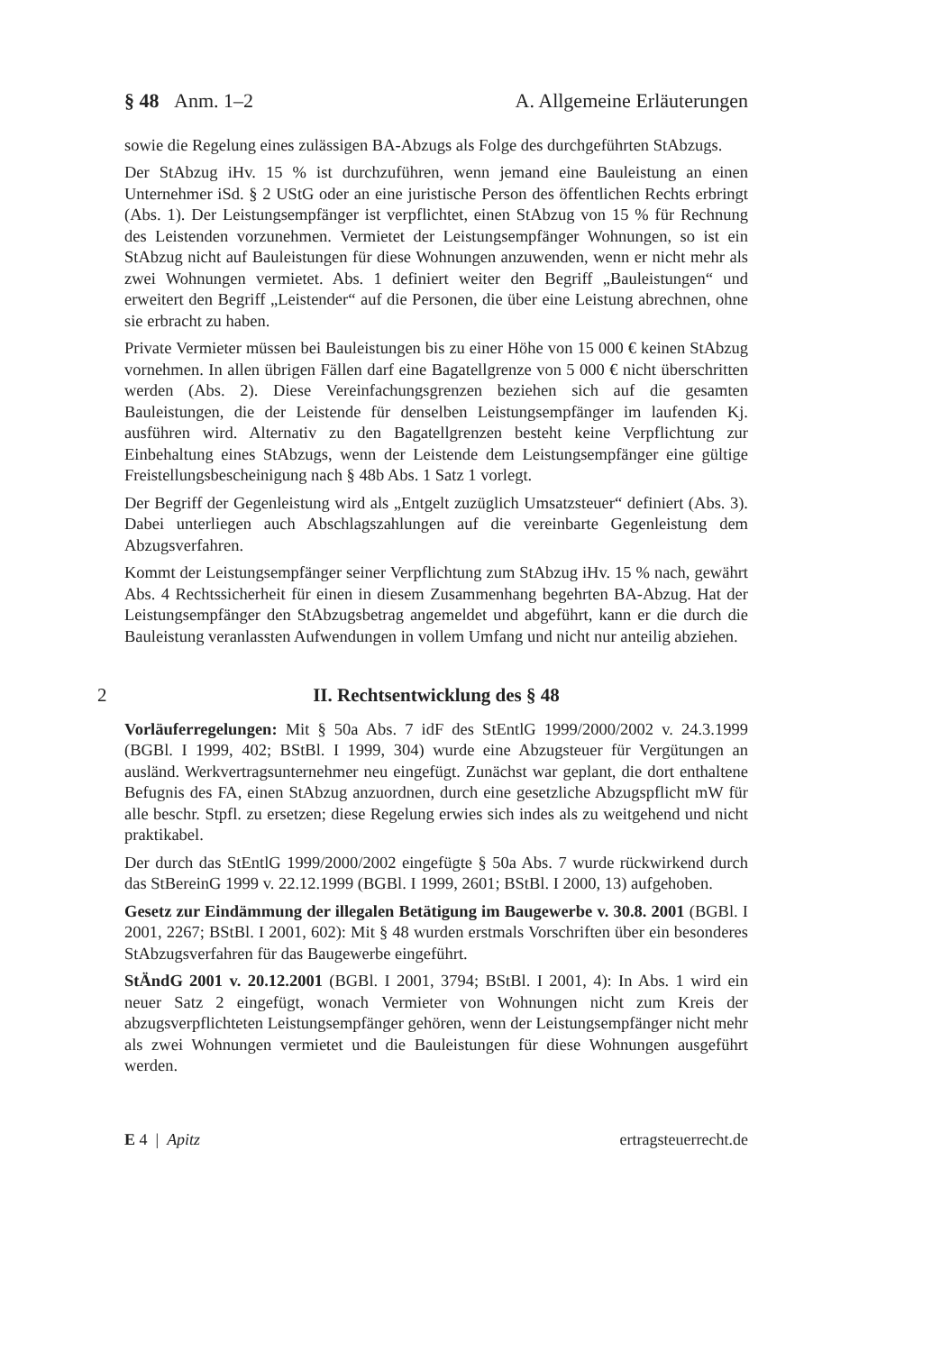§ 48 Anm. 1–2 A. Allgemeine Erläuterungen
sowie die Regelung eines zulässigen BA-Abzugs als Folge des durchgeführten StAbzugs.
Der StAbzug iHv. 15 % ist durchzuführen, wenn jemand eine Bauleistung an einen Unternehmer iSd. § 2 UStG oder an eine juristische Person des öffentlichen Rechts erbringt (Abs. 1). Der Leistungsempfänger ist verpflichtet, einen StAbzug von 15 % für Rechnung des Leistenden vorzunehmen. Vermietet der Leistungsempfänger Wohnungen, so ist ein StAbzug nicht auf Bauleistungen für diese Wohnungen anzuwenden, wenn er nicht mehr als zwei Wohnungen vermietet. Abs. 1 definiert weiter den Begriff „Bauleistungen“ und erweitert den Begriff „Leistender“ auf die Personen, die über eine Leistung abrechnen, ohne sie erbracht zu haben.
Private Vermieter müssen bei Bauleistungen bis zu einer Höhe von 15 000 € keinen StAbzug vornehmen. In allen übrigen Fällen darf eine Bagatellgrenze von 5 000 € nicht überschritten werden (Abs. 2). Diese Vereinfachungsgrenzen beziehen sich auf die gesamten Bauleistungen, die der Leistende für denselben Leistungsempfänger im laufenden Kj. ausführen wird. Alternativ zu den Bagatellgrenzen besteht keine Verpflichtung zur Einbehaltung eines StAbzugs, wenn der Leistende dem Leistungsempfänger eine gültige Freistellungsbescheinigung nach § 48b Abs. 1 Satz 1 vorlegt.
Der Begriff der Gegenleistung wird als „Entgelt zuzüglich Umsatzsteuer“ definiert (Abs. 3). Dabei unterliegen auch Abschlagszahlungen auf die vereinbarte Gegenleistung dem Abzugsverfahren.
Kommt der Leistungsempfänger seiner Verpflichtung zum StAbzug iHv. 15 % nach, gewährt Abs. 4 Rechtssicherheit für einen in diesem Zusammenhang begehrten BA-Abzug. Hat der Leistungsempfänger den StAbzugsbetrag angemeldet und abgeführt, kann er die durch die Bauleistung veranlassten Aufwendungen in vollem Umfang und nicht nur anteilig abziehen.
2 II. Rechtsentwicklung des § 48
Vorläuferregelungen: Mit § 50a Abs. 7 idF des StEntlG 1999/2000/2002 v. 24.3.1999 (BGBl. I 1999, 402; BStBl. I 1999, 304) wurde eine Abzugsteuer für Vergütungen an ausländ. Werkvertragsunternehmer neu eingefügt. Zunächst war geplant, die dort enthaltene Befugnis des FA, einen StAbzug anzuordnen, durch eine gesetzliche Abzugspflicht mW für alle beschr. Stpfl. zu ersetzen; diese Regelung erwies sich indes als zu weitgehend und nicht praktikabel.
Der durch das StEntlG 1999/2000/2002 eingefügte § 50a Abs. 7 wurde rückwirkend durch das StBereinG 1999 v. 22.12.1999 (BGBl. I 1999, 2601; BStBl. I 2000, 13) aufgehoben.
Gesetz zur Eindämmung der illegalen Betätigung im Baugewerbe v. 30.8. 2001 (BGBl. I 2001, 2267; BStBl. I 2001, 602): Mit § 48 wurden erstmals Vorschriften über ein besonderes StAbzugsverfahren für das Baugewerbe eingeführt.
StÄndG 2001 v. 20.12.2001 (BGBl. I 2001, 3794; BStBl. I 2001, 4): In Abs. 1 wird ein neuer Satz 2 eingefügt, wonach Vermieter von Wohnungen nicht zum Kreis der abzugsverpflichteten Leistungsempfänger gehören, wenn der Leistungsempfänger nicht mehr als zwei Wohnungen vermietet und die Bauleistungen für diese Wohnungen ausgeführt werden.
E 4 | Apitz ertragsteuerrecht.de